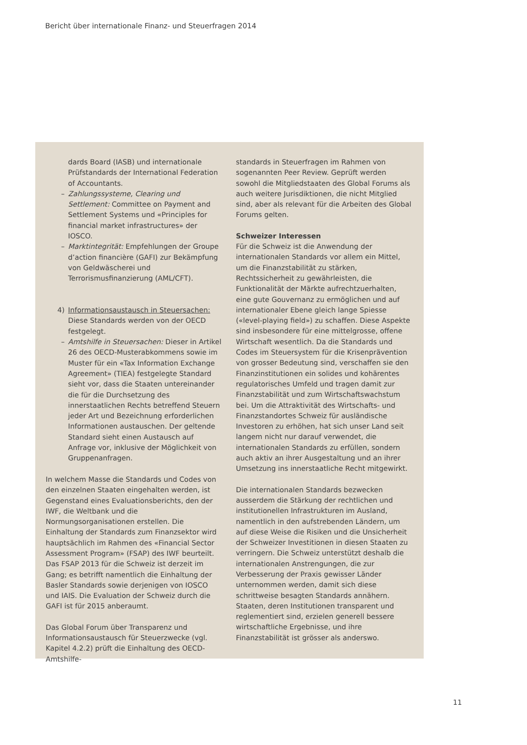Bericht über internationale Finanz- und Steuerfragen 2014
dards Board (IASB) und internationale Prüfstandards der International Federation of Accountants.
– Zahlungssysteme, Clearing und Settlement: Committee on Payment and Settlement Systems und «Principles for financial market infrastructures» der IOSCO.
– Marktintegrität: Empfehlungen der Groupe d’action financière (GAFI) zur Bekämpfung von Geldwäscherei und Terrorismusfinanzierung (AML/CFT).
4) Informationsaustausch in Steuersachen: Diese Standards werden von der OECD festgelegt.
– Amtshilfe in Steuersachen: Dieser in Artikel 26 des OECD-Musterabkommens sowie im Muster für ein «Tax Information Exchange Agreement» (TIEA) festgelegte Standard sieht vor, dass die Staaten untereinander die für die Durchsetzung des innerstaatlichen Rechts betreffend Steuern jeder Art und Bezeichnung erforderlichen Informationen austauschen. Der geltende Standard sieht einen Austausch auf Anfrage vor, inklusive der Möglichkeit von Gruppenanfragen.
In welchem Masse die Standards und Codes von den einzelnen Staaten eingehalten werden, ist Gegenstand eines Evaluationsberichts, den der IWF, die Weltbank und die Normungsorganisationen erstellen. Die Einhaltung der Standards zum Finanzsektor wird hauptsächlich im Rahmen des «Financial Sector Assessment Program» (FSAP) des IWF beurteilt. Das FSAP 2013 für die Schweiz ist derzeit im Gang; es betrifft namentlich die Einhaltung der Basler Standards sowie derjenigen von IOSCO und IAIS. Die Evaluation der Schweiz durch die GAFI ist für 2015 anberaumt.
Das Global Forum über Transparenz und Informationsaustausch für Steuerzwecke (vgl. Kapitel 4.2.2) prüft die Einhaltung des OECD-Amtshilfe-
standards in Steuerfragen im Rahmen von sogenannten Peer Review. Geprüft werden sowohl die Mitgliedstaaten des Global Forums als auch weitere Jurisdiktionen, die nicht Mitglied sind, aber als relevant für die Arbeiten des Global Forums gelten.
Schweizer Interessen
Für die Schweiz ist die Anwendung der internationalen Standards vor allem ein Mittel, um die Finanzstabilität zu stärken, Rechtssicherheit zu gewährleisten, die Funktionalität der Märkte aufrechtzuerhalten, eine gute Gouvernanz zu ermöglichen und auf internationaler Ebene gleich lange Spiesse («level-playing field») zu schaffen. Diese Aspekte sind insbesondere für eine mittelgrosse, offene Wirtschaft wesentlich. Da die Standards und Codes im Steuersystem für die Krisenprävention von grosser Bedeutung sind, verschaffen sie den Finanzinstitutionen ein solides und kohärentes regulatorisches Umfeld und tragen damit zur Finanzstabilität und zum Wirtschaftswachstum bei. Um die Attraktivität des Wirtschafts- und Finanzstandortes Schweiz für ausländische Investoren zu erhöhen, hat sich unser Land seit langem nicht nur darauf verwendet, die internationalen Standards zu erfüllen, sondern auch aktiv an ihrer Ausgestaltung und an ihrer Umsetzung ins innerstaatliche Recht mitgewirkt.
Die internationalen Standards bezwecken ausserdem die Stärkung der rechtlichen und institutionellen Infrastrukturen im Ausland, namentlich in den aufstrebenden Ländern, um auf diese Weise die Risiken und die Unsicherheit der Schweizer Investitionen in diesen Staaten zu verringern. Die Schweiz unterstützt deshalb die internationalen Anstrengungen, die zur Verbesserung der Praxis gewisser Länder unternommen werden, damit sich diese schrittweise besagten Standards annähern. Staaten, deren Institutionen transparent und reglementiert sind, erzielen generell bessere wirtschaftliche Ergebnisse, und ihre Finanzstabilität ist grösser als anderswo.
11